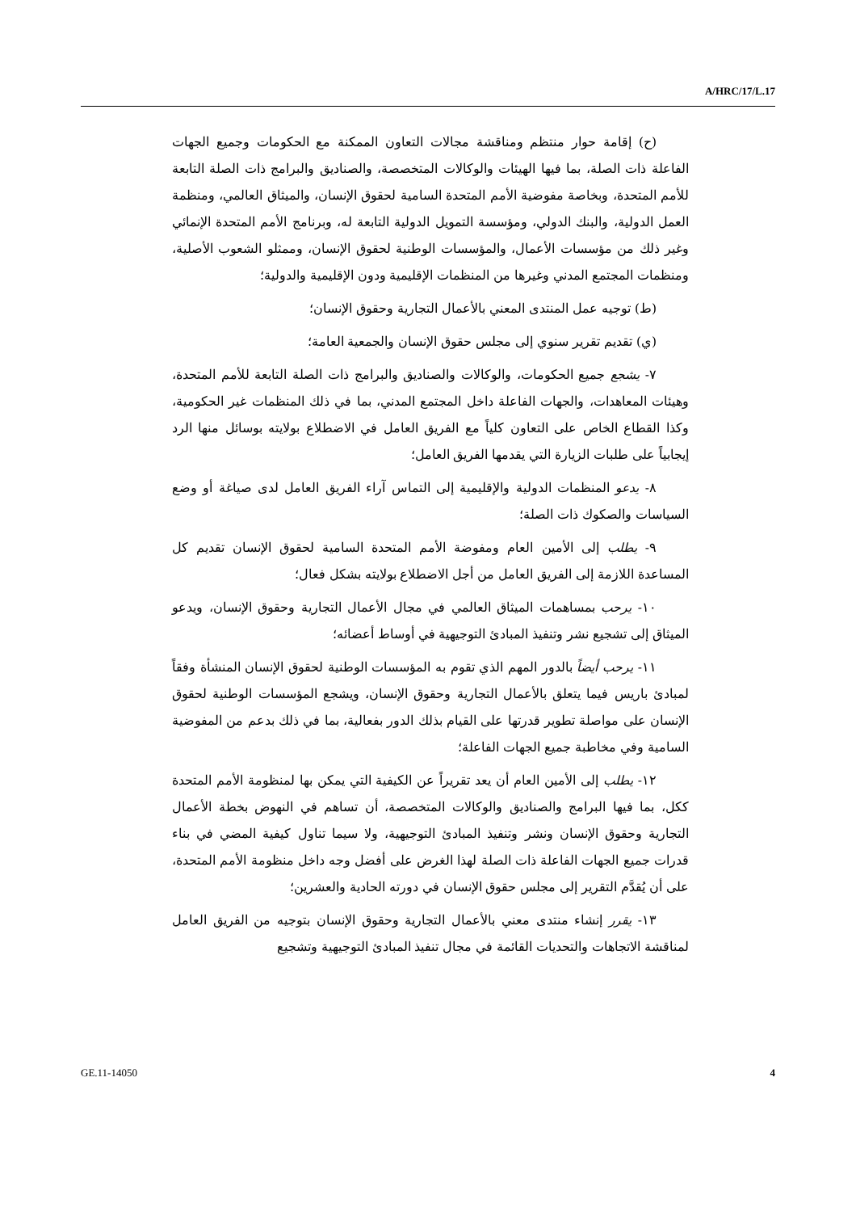A/HRC/17/L.17
(ح) إقامة حوار منتظم ومناقشة مجالات التعاون الممكنة مع الحكومات وجميع الجهات الفاعلة ذات الصلة، بما فيها الهيئات والوكالات المتخصصة، والصناديق والبرامج ذات الصلة التابعة للأمم المتحدة، وبخاصة مفوضية الأمم المتحدة السامية لحقوق الإنسان، والميثاق العالمي، ومنظمة العمل الدولية، والبنك الدولي، ومؤسسة التمويل الدولية التابعة له، وبرنامج الأمم المتحدة الإنمائي وغير ذلك من مؤسسات الأعمال، والمؤسسات الوطنية لحقوق الإنسان، وممثلو الشعوب الأصلية، ومنظمات المجتمع المدني وغيرها من المنظمات الإقليمية ودون الإقليمية والدولية؛
(ط) توجيه عمل المنتدى المعني بالأعمال التجارية وحقوق الإنسان؛
(ي) تقديم تقرير سنوي إلى مجلس حقوق الإنسان والجمعية العامة؛
٧- يشجع جميع الحكومات، والوكالات والصناديق والبرامج ذات الصلة التابعة للأمم المتحدة، وهيئات المعاهدات، والجهات الفاعلة داخل المجتمع المدني، بما في ذلك المنظمات غير الحكومية، وكذا القطاع الخاص على التعاون كلياً مع الفريق العامل في الاضطلاع بولايته بوسائل منها الرد إيجابياً على طلبات الزيارة التي يقدمها الفريق العامل؛
٨- يدعو المنظمات الدولية والإقليمية إلى التماس آراء الفريق العامل لدى صياغة أو وضع السياسات والصكوك ذات الصلة؛
٩- يطلب إلى الأمين العام ومفوضة الأمم المتحدة السامية لحقوق الإنسان تقديم كل المساعدة اللازمة إلى الفريق العامل من أجل الاضطلاع بولايته بشكل فعال؛
١٠- يرحب بمساهمات الميثاق العالمي في مجال الأعمال التجارية وحقوق الإنسان، ويدعو الميثاق إلى تشجيع نشر وتنفيذ المبادئ التوجيهية في أوساط أعضائه؛
١١- يرحب أيضاً بالدور المهم الذي تقوم به المؤسسات الوطنية لحقوق الإنسان المنشأة وفقاً لمبادئ باريس فيما يتعلق بالأعمال التجارية وحقوق الإنسان، ويشجع المؤسسات الوطنية لحقوق الإنسان على مواصلة تطوير قدرتها على القيام بذلك الدور بفعالية، بما في ذلك بدعم من المفوضية السامية وفي مخاطبة جميع الجهات الفاعلة؛
١٢- يطلب إلى الأمين العام أن يعد تقريراً عن الكيفية التي يمكن بها لمنظومة الأمم المتحدة ككل، بما فيها البرامج والصناديق والوكالات المتخصصة، أن تساهم في النهوض بخطة الأعمال التجارية وحقوق الإنسان ونشر وتنفيذ المبادئ التوجيهية، ولا سيما تناول كيفية المضي في بناء قدرات جميع الجهات الفاعلة ذات الصلة لهذا الغرض على أفضل وجه داخل منظومة الأمم المتحدة، على أن يُقدَّم التقرير إلى مجلس حقوق الإنسان في دورته الحادية والعشرين؛
١٣- يقرر إنشاء منتدى معني بالأعمال التجارية وحقوق الإنسان بتوجيه من الفريق العامل لمناقشة الاتجاهات والتحديات القائمة في مجال تنفيذ المبادئ التوجيهية وتشجيع
GE.11-14050 4